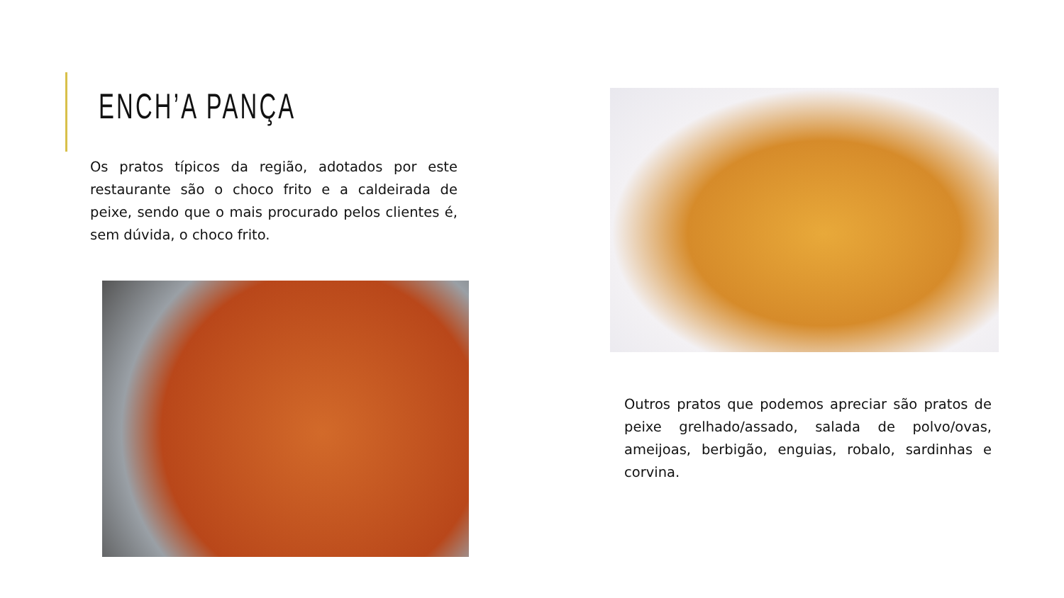ENCH’A PANÇA
Os pratos típicos da região, adotados por este restaurante são o choco frito e a caldeirada de peixe, sendo que o mais procurado pelos clientes é, sem dúvida, o choco frito.
Outros pratos que podemos apreciar são pratos de peixe grelhado/assado, salada de polvo/ovas, ameijoas, berbigão, enguias, robalo, sardinhas e corvina.